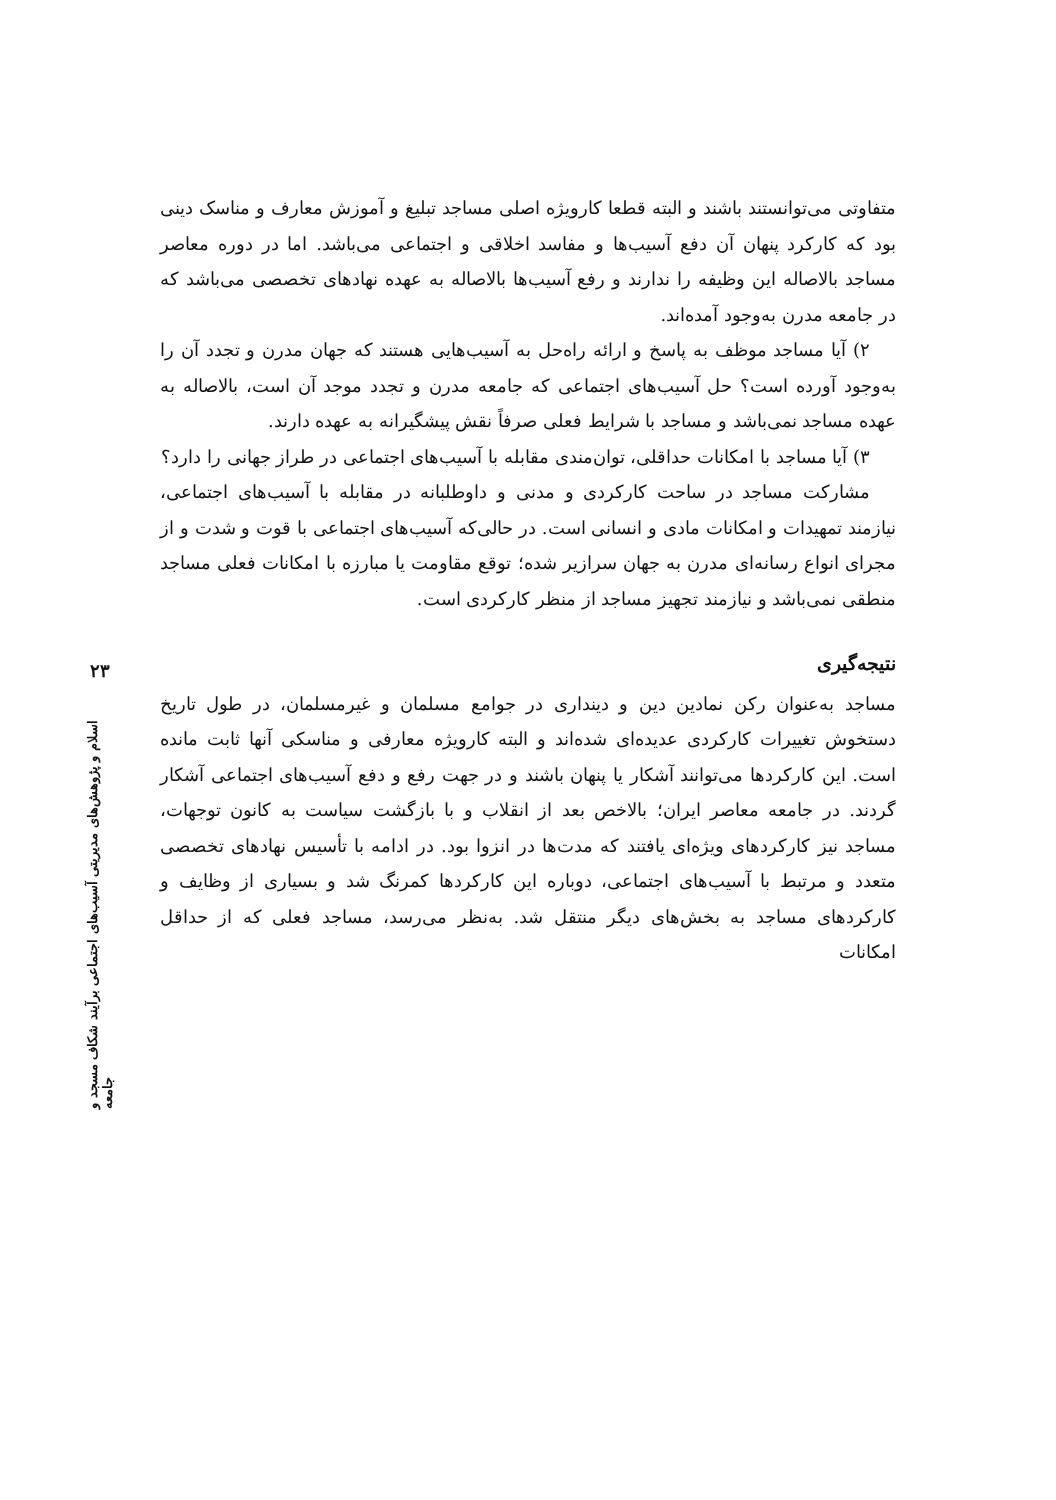۲۳
اسلام و پژوهش‌های مدیریتی آسیب‌های اجتماعی برآیند شکاف مسجد و جامعه
متفاوتی می‌توانستند باشند و البته قطعا کارویژه اصلی مساجد تبلیغ و آموزش معارف و مناسک دینی بود که کارکرد پنهان آن دفع آسیب‌ها و مفاسد اخلاقی و اجتماعی می‌باشد. اما در دوره معاصر مساجد بالاصاله این وظیفه را ندارند و رفع آسیب‌ها بالاصاله به عهده نهادهای تخصصی می‌باشد که در جامعه مدرن به‌وجود آمده‌اند.
۲) آیا مساجد موظف به پاسخ و ارائه راه‌حل به آسیب‌هایی هستند که جهان مدرن و تجدد آن را به‌وجود آورده است؟ حل آسیب‌های اجتماعی که جامعه مدرن و تجدد موجد آن است، بالاصاله به عهده مساجد نمی‌باشد و مساجد با شرایط فعلی صرفاً نقش پیشگیرانه به عهده دارند.
۳) آیا مساجد با امکانات حداقلی، توان‌مندی مقابله با آسیب‌های اجتماعی در طراز جهانی را دارد؟
مشارکت مساجد در ساحت کارکردی و مدنی و داوطلبانه در مقابله با آسیب‌های اجتماعی، نیازمند تمهیدات و امکانات مادی و انسانی است. در حالی‌که آسیب‌های اجتماعی با قوت و شدت و از مجرای انواع رسانه‌ای مدرن به جهان سرازیر شده؛ توقع مقاومت یا مبارزه با امکانات فعلی مساجد منطقی نمی‌باشد و نیازمند تجهیز مساجد از منظر کارکردی است.
نتیجه‌گیری
مساجد به‌عنوان رکن نمادین دین و دینداری در جوامع مسلمان و غیرمسلمان، در طول تاریخ دستخوش تغییرات کارکردی عدیده‌ای شده‌اند و البته کارویژه معارفی و مناسکی آنها ثابت مانده است. این کارکردها می‌توانند آشکار یا پنهان باشند و در جهت رفع و دفع آسیب‌های اجتماعی آشکار گردند. در جامعه معاصر ایران؛ بالاخص بعد از انقلاب و با بازگشت سیاست به کانون توجهات، مساجد نیز کارکردهای ویژه‌ای یافتند که مدت‌ها در انزوا بود. در ادامه با تأسیس نهادهای تخصصی متعدد و مرتبط با آسیب‌های اجتماعی، دوباره این کارکردها کمرنگ شد و بسیاری از وظایف و کارکردهای مساجد به بخش‌های دیگر منتقل شد. به‌نظر می‌رسد، مساجد فعلی که از حداقل امکانات